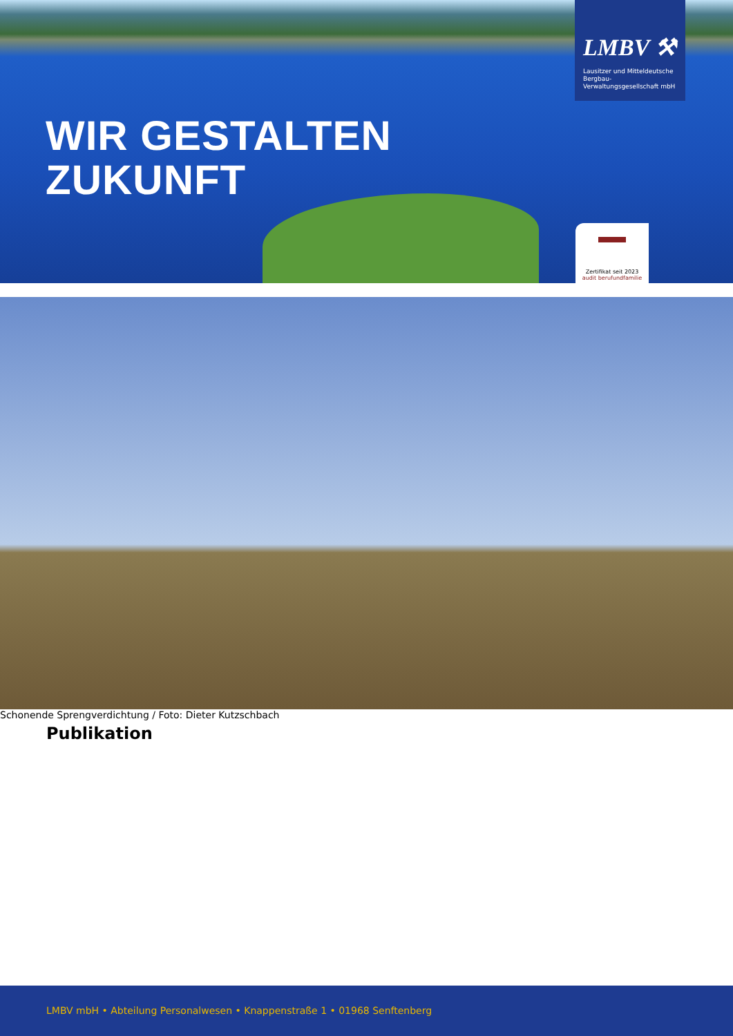WIR GESTALTEN
ZUKUNFT
LMBV ⚒
Lausitzer und Mitteldeutsche
Bergbau-Verwaltungsgesellschaft mbH
Zertifikat seit 2023
audit berufundfamilie
Schonende Sprengverdichtung / Foto: Dieter Kutzschbach
Publikation
LMBV mbH • Abteilung Personalwesen • Knappenstraße 1 • 01968 Senftenberg